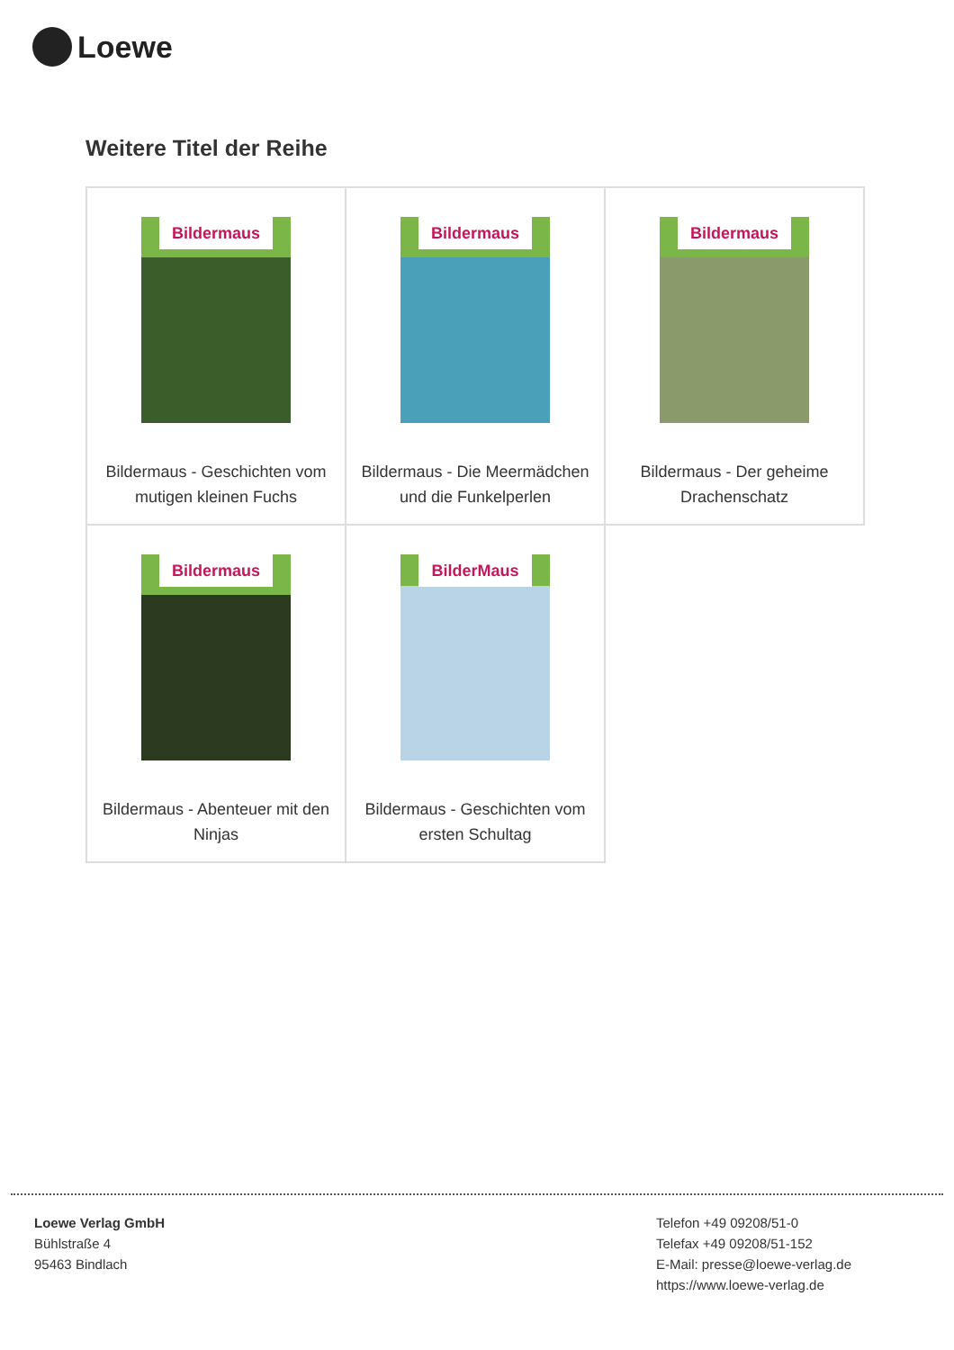Loewe
Weitere Titel der Reihe
| Bildermaus Bildermaus - Geschichten vom mutigen kleinen Fuchs | Bildermaus Bildermaus - Die Meermädchen und die Funkelperlen | Bildermaus Bildermaus - Der geheime Drachenschatz |
| Bildermaus Bildermaus - Abenteuer mit den Ninjas | BilderMaus Bildermaus - Geschichten vom ersten Schultag | |
Loewe Verlag GmbH
Bühlstraße 4
95463 Bindlach
Telefon +49 09208/51-0
Telefax +49 09208/51-152
E-Mail: presse@loewe-verlag.de
https://www.loewe-verlag.de